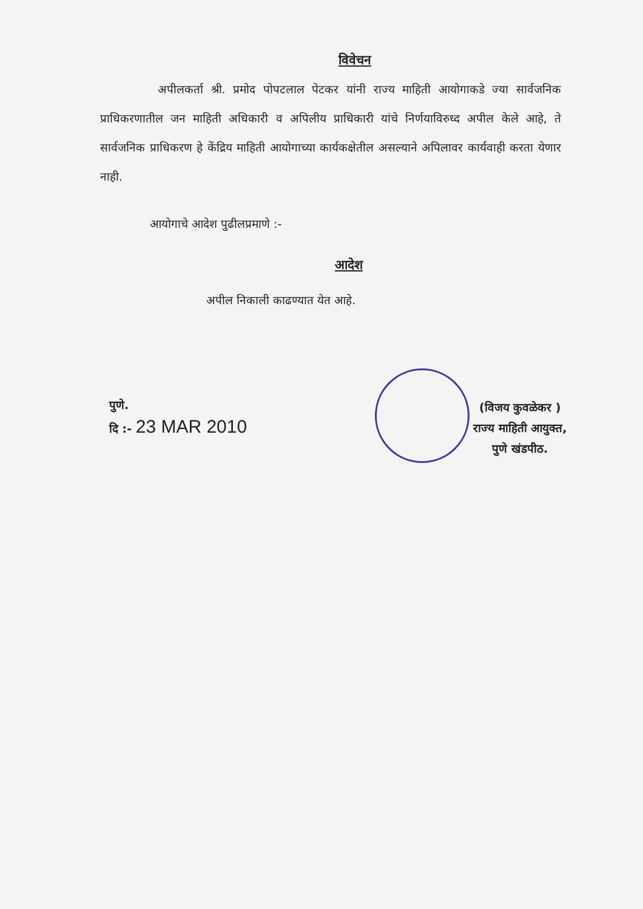विवेचन
अपीलकर्ता श्री. प्रमोद पोपटलाल पेटकर यांनी राज्य माहिती आयोगाकडे ज्या सार्वजनिक प्राधिकरणातील जन माहिती अधिकारी व अपिलीय प्राधिकारी यांचे निर्णयाविरुध्द अपील केले आहे, ते सार्वजनिक प्राधिकरण हे केंद्रिय माहिती आयोगाच्या कार्यकक्षेतील असल्याने अपिलावर कार्यवाही करता येणार नाही.
आयोगाचे आदेश पुढीलप्रमाणे :-
आदेश
अपील निकाली काढण्यात येत आहे.
पुणे.
दि :- 23 MAR 2010
(विजय कुवळेकर )
राज्य माहिती आयुक्त,
पुणे खंडपीठ.